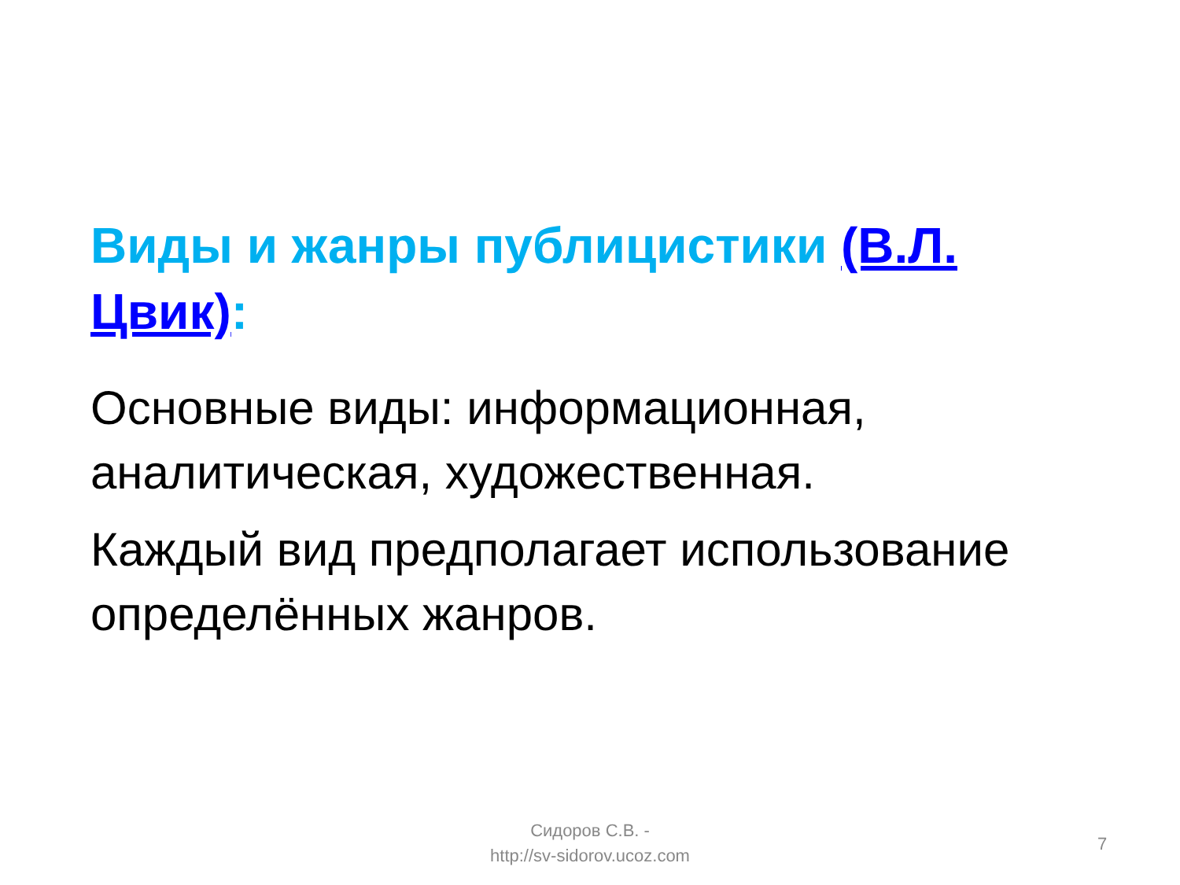Виды и жанры публицистики (В.Л. Цвик):
Основные виды: информационная, аналитическая, художественная.
Каждый вид предполагает использование определённых жанров.
Сидоров С.В. -
http://sv-sidorov.ucoz.com
7